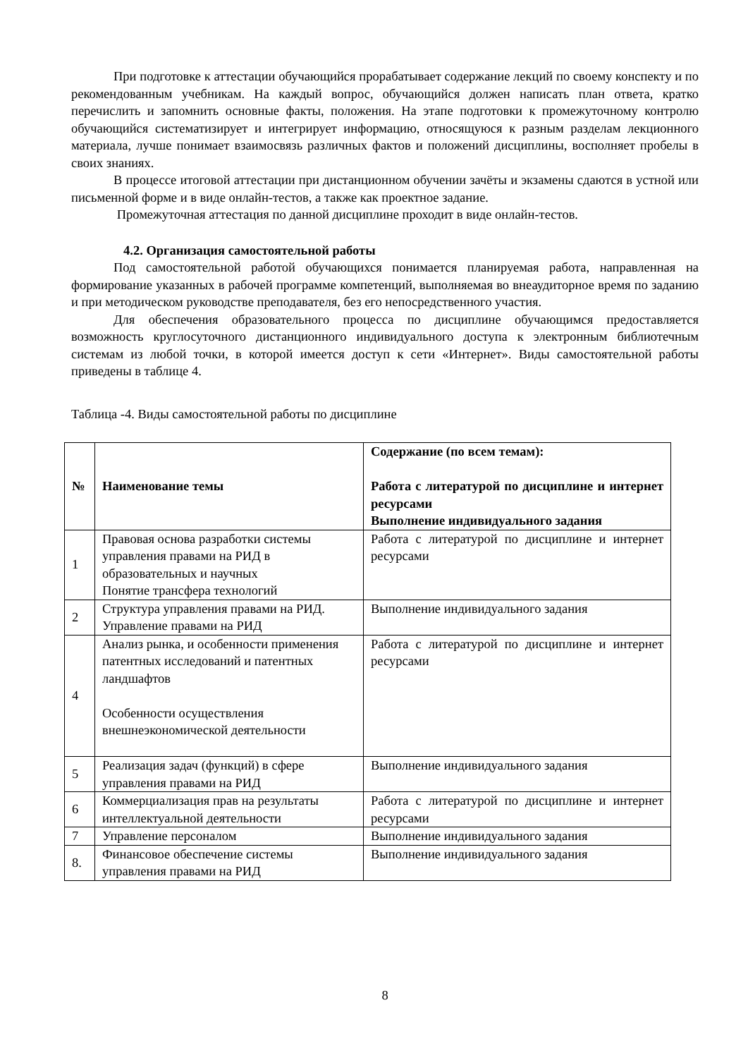При подготовке к аттестации обучающийся прорабатывает содержание лекций по своему конспекту и по рекомендованным учебникам. На каждый вопрос, обучающийся должен написать план ответа, кратко перечислить и запомнить основные факты, положения. На этапе подготовки к промежуточному контролю обучающийся систематизирует и интегрирует информацию, относящуюся к разным разделам лекционного материала, лучше понимает взаимосвязь различных фактов и положений дисциплины, восполняет пробелы в своих знаниях.
В процессе итоговой аттестации при дистанционном обучении зачёты и экзамены сдаются в устной или письменной форме и в виде онлайн-тестов, а также как проектное задание.
Промежуточная аттестация по данной дисциплине проходит в виде онлайн-тестов.
4.2. Организация самостоятельной работы
Под самостоятельной работой обучающихся понимается планируемая работа, направленная на формирование указанных в рабочей программе компетенций, выполняемая во внеаудиторное время по заданию и при методическом руководстве преподавателя, без его непосредственного участия.
Для обеспечения образовательного процесса по дисциплине обучающимся предоставляется возможность круглосуточного дистанционного индивидуального доступа к электронным библиотечным системам из любой точки, в которой имеется доступ к сети «Интернет». Виды самостоятельной работы приведены в таблице 4.
Таблица -4. Виды самостоятельной работы по дисциплине
| № | Наименование темы | Содержание (по всем темам): Работа с литературой по дисциплине и интернет ресурсами Выполнение индивидуального задания |
| --- | --- | --- |
| 1 | Правовая основа разработки системы управления правами на РИД в образовательных и научных Понятие трансфера технологий | Работа с литературой по дисциплине и интернет ресурсами |
| 2 | Структура управления правами на РИД. Управление правами на РИД | Выполнение индивидуального задания |
| 4 | Анализ рынка, и особенности применения патентных исследований и патентных ландшафтов Особенности осуществления внешнеэкономической деятельности | Работа с литературой по дисциплине и интернет ресурсами |
| 5 | Реализация задач (функций) в сфере управления правами на РИД | Выполнение индивидуального задания |
| 6 | Коммерциализация прав на результаты интеллектуальной деятельности | Работа с литературой по дисциплине и интернет ресурсами |
| 7 | Управление персоналом | Выполнение индивидуального задания |
| 8. | Финансовое обеспечение системы управления правами на РИД | Выполнение индивидуального задания |
8